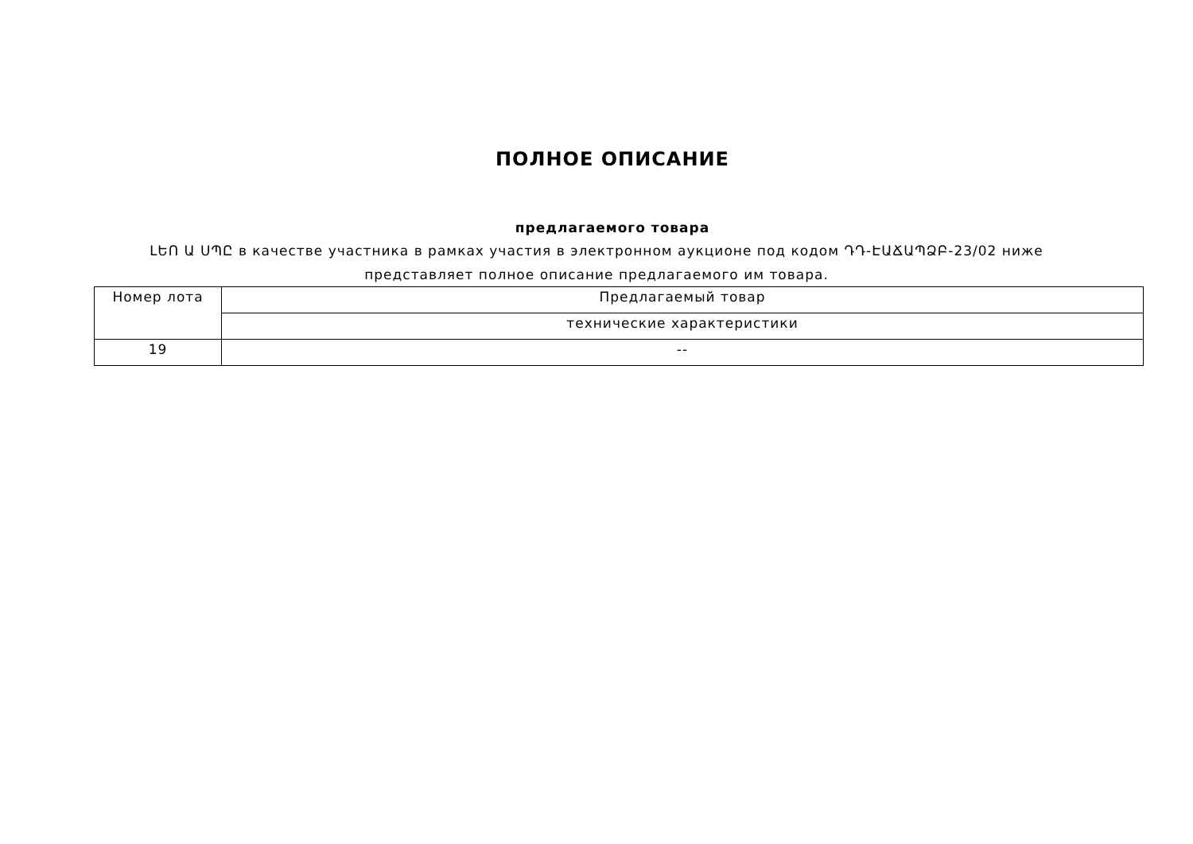ПОЛНОЕ ОПИСАНИЕ
предлагаемого товара
ԼԵՈ Ա ՍՊԸ в качестве участника в рамках участия в электронном аукционе под кодом ԴԴ-ԷԱՃԱՊՁԲ-23/02 ниже представляет полное описание предлагаемого им товара.
| Номер лота | Предлагаемый товар |
| | технические характеристики |
| 19 | -- |